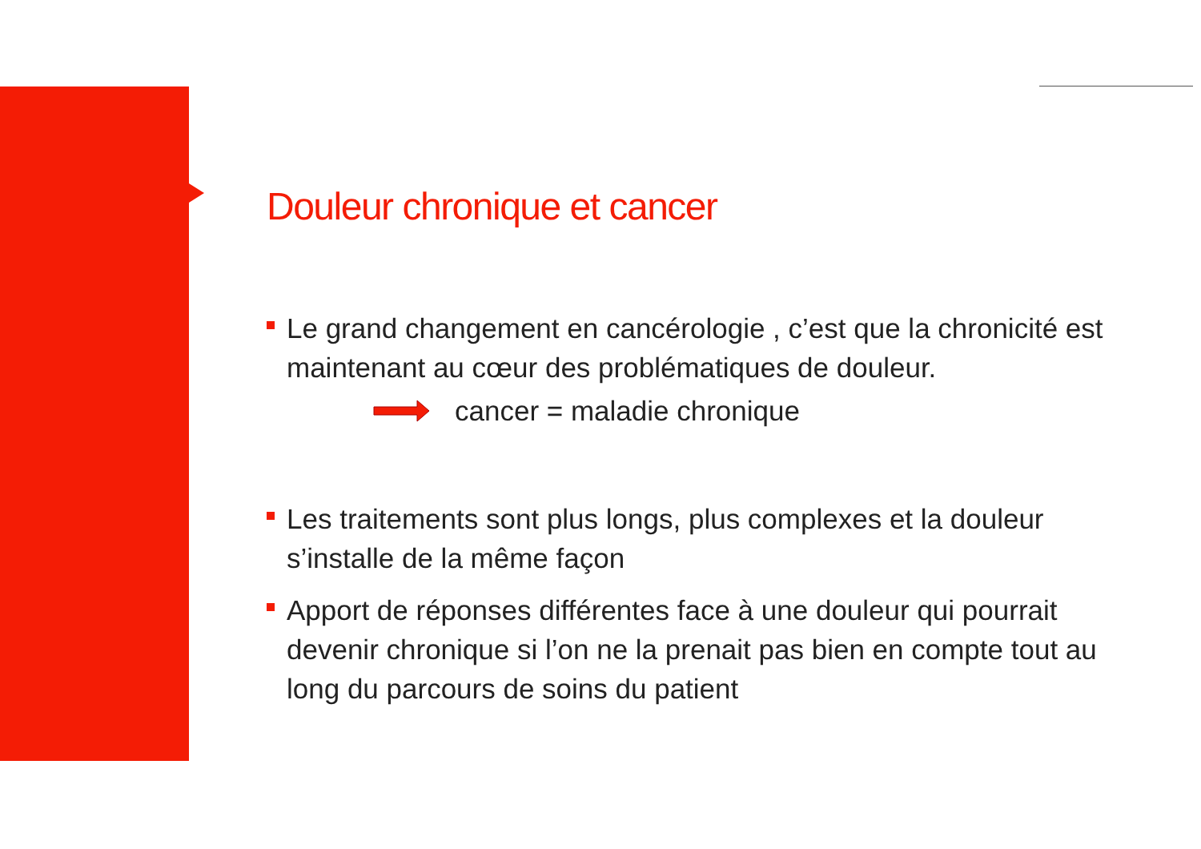Douleur chronique et cancer
Le grand changement en cancérologie , c’est que la chronicité est maintenant au cœur des problématiques de douleur.
cancer = maladie chronique
Les traitements sont plus longs, plus complexes et la douleur s’installe de la même façon
Apport de réponses différentes face à une douleur qui pourrait devenir chronique si l’on ne la prenait pas bien en compte tout au long du parcours de soins du patient